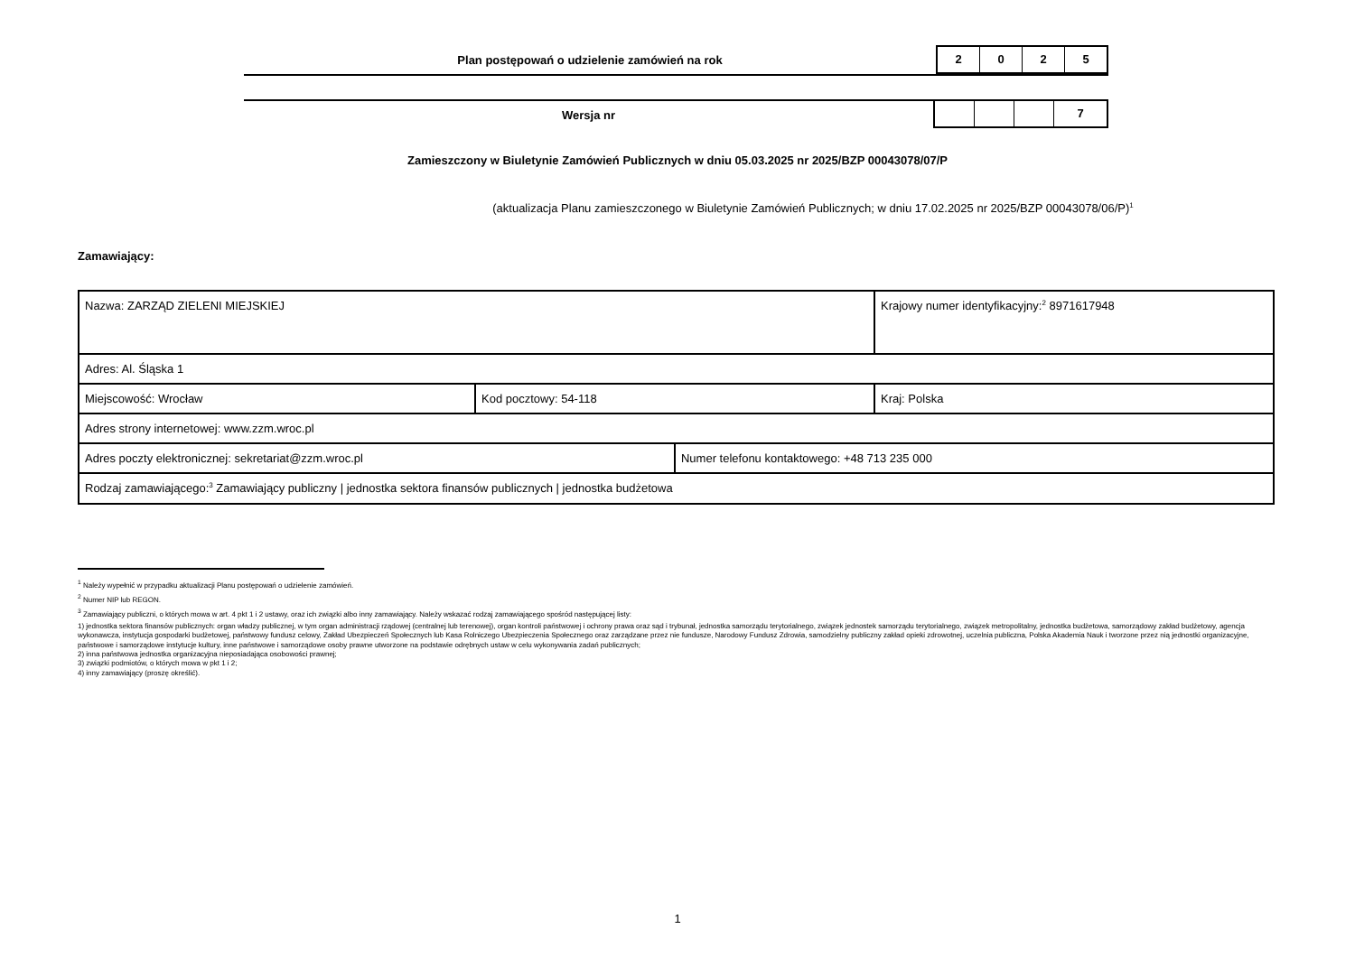Plan postępowań o udzielenie zamówień na rok
2 0 2 5
Wersja nr
7
Zamieszczony w Biuletynie Zamówień Publicznych w dniu 05.03.2025 nr 2025/BZP 00043078/07/P
(aktualizacja Planu zamieszczonego w Biuletynie Zamówień Publicznych; w dniu 17.02.2025 nr 2025/BZP 00043078/06/P)<sup>1</sup>
Zamawiający:
| Nazwa: ZARZĄD ZIELENI MIEJSKIEJ | | | Krajowy numer identyfikacyjny:<sup>2</sup> 8971617948 |
| Adres: Al. Śląska 1 | | | |
| Miejscowość: Wrocław | Kod pocztowy: 54-118 | | Kraj: Polska |
| Adres strony internetowej: www.zzm.wroc.pl | | | |
| Adres poczty elektronicznej: sekretariat@zzm.wroc.pl | | Numer telefonu kontaktowego: +48 713 235 000 | |
| Rodzaj zamawiającego:<sup>3</sup> Zamawiający publiczny / jednostka sektora finansów publicznych / jednostka budżetowa | | | |
<sup>1</sup> Należy wypełnić w przypadku aktualizacji Planu postępowań o udzielenie zamówień.
<sup>2</sup> Numer NIP lub REGON.
<sup>3</sup> Zamawiający publiczni, o których mowa w art. 4 pkt 1 i 2 ustawy, oraz ich związki albo inny zamawiający. Należy wskazać rodzaj zamawiającego spośród następującej listy:
1) jednostka sektora finansów publicznych: organ władzy publicznej, w tym organ administracji rządowej (centralnej lub terenowej), organ kontroli państwowej i ochrony prawa oraz sąd i trybunał, jednostka samorządu terytorialnego, związek jednostek samorządu terytorialnego, związek metropolitalny, jednostka budżetowa, samorządowy zakład budżetowy, agencja wykonawcza, instytucja gospodarki budżetowej, państwowy fundusz celowy, Zakład Ubezpieczeń Społecznych lub Kasa Rolniczego Ubezpieczenia Społecznego oraz zarządzane przez nie fundusze, Narodowy Fundusz Zdrowia, samodzielny publiczny zakład opieki zdrowotnej, uczelnia publiczna, Polska Akademia Nauk i tworzone przez nią jednostki organizacyjne, państwowe i samorządowe instytucje kultury, inne państwowe i samorządowe osoby prawne utworzone na podstawie odrębnych ustaw w celu wykonywania zadań publicznych;
2) inna państwowa jednostka organizacyjna nieposiadająca osobowości prawnej;
3) związki podmiotów, o których mowa w pkt 1 i 2;
4) inny zamawiający (proszę określić).
1